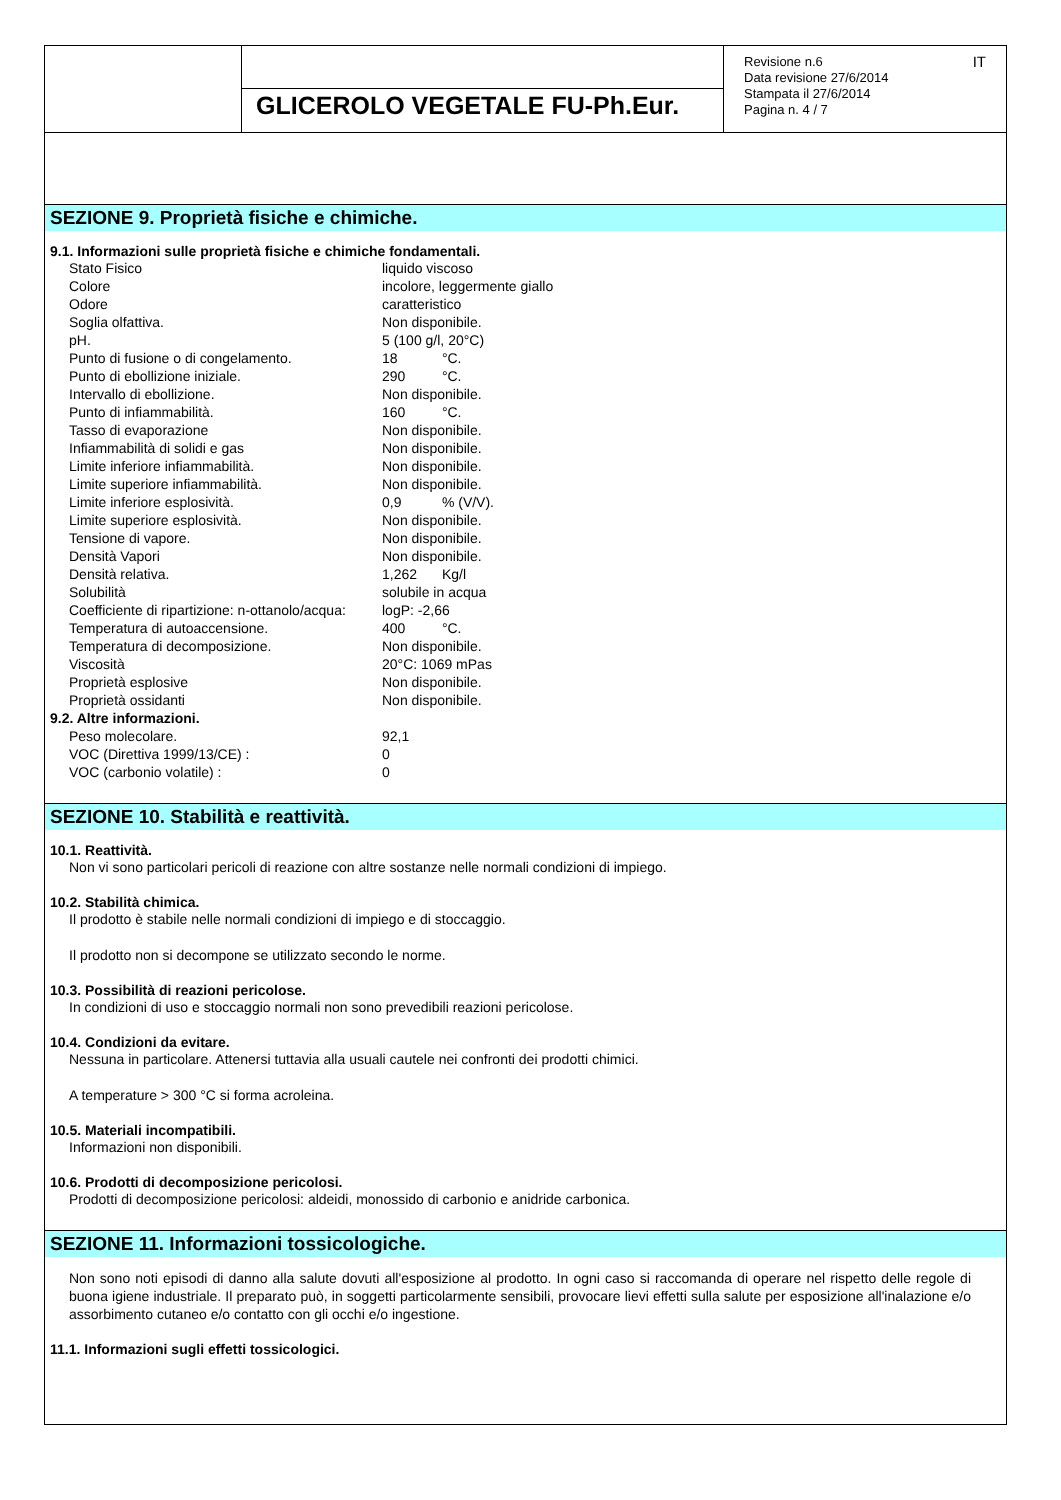GLICEROLO VEGETALE FU-Ph.Eur.
Revisione n.6
Data revisione 27/6/2014
Stampata il 27/6/2014
Pagina n. 4 / 7
IT
SEZIONE 9. Proprietà fisiche e chimiche.
9.1. Informazioni sulle proprietà fisiche e chimiche fondamentali.
| Stato Fisico | liquido viscoso |
| Colore | incolore, leggermente giallo |
| Odore | caratteristico |
| Soglia olfattiva. | Non disponibile. |
| pH. | 5 (100 g/l, 20°C) |
| Punto di fusione o di congelamento. | 18 °C. |
| Punto di ebollizione iniziale. | 290 °C. |
| Intervallo di ebollizione. | Non disponibile. |
| Punto di infiammabilità. | 160 °C. |
| Tasso di evaporazione | Non disponibile. |
| Infiammabilità di solidi e gas | Non disponibile. |
| Limite inferiore infiammabilità. | Non disponibile. |
| Limite superiore infiammabilità. | Non disponibile. |
| Limite inferiore esplosività. | 0,9 % (V/V). |
| Limite superiore esplosività. | Non disponibile. |
| Tensione di vapore. | Non disponibile. |
| Densità Vapori | Non disponibile. |
| Densità relativa. | 1,262 Kg/l |
| Solubilità | solubile in acqua |
| Coefficiente di ripartizione: n-ottanolo/acqua: | logP: -2,66 |
| Temperatura di autoaccensione. | 400 °C. |
| Temperatura di decomposizione. | Non disponibile. |
| Viscosità | 20°C: 1069 mPas |
| Proprietà esplosive | Non disponibile. |
| Proprietà ossidanti | Non disponibile. |
| 9.2. Altre informazioni. | |
| Peso molecolare. | 92,1 |
| VOC (Direttiva 1999/13/CE) : | 0 |
| VOC (carbonio volatile) : | 0 |
SEZIONE 10. Stabilità e reattività.
10.1. Reattività.
Non vi sono particolari pericoli di reazione con altre sostanze nelle normali condizioni di impiego.
10.2. Stabilità chimica.
Il prodotto è stabile nelle normali condizioni di impiego e di stoccaggio.
Il prodotto non si decompone se utilizzato secondo le norme.
10.3. Possibilità di reazioni pericolose.
In condizioni di uso e stoccaggio normali non sono prevedibili reazioni pericolose.
10.4. Condizioni da evitare.
Nessuna in particolare. Attenersi tuttavia alla usuali cautele nei confronti dei prodotti chimici.
A temperature > 300 °C si forma acroleina.
10.5. Materiali incompatibili.
Informazioni non disponibili.
10.6. Prodotti di decomposizione pericolosi.
Prodotti di decomposizione pericolosi: aldeidi, monossido di carbonio e anidride carbonica.
SEZIONE 11. Informazioni tossicologiche.
Non sono noti episodi di danno alla salute dovuti all'esposizione al prodotto. In ogni caso si raccomanda di operare nel rispetto delle regole di buona igiene industriale. Il preparato può, in soggetti particolarmente sensibili, provocare lievi effetti sulla salute per esposizione all'inalazione e/o assorbimento cutaneo e/o contatto con gli occhi e/o ingestione.
11.1. Informazioni sugli effetti tossicologici.